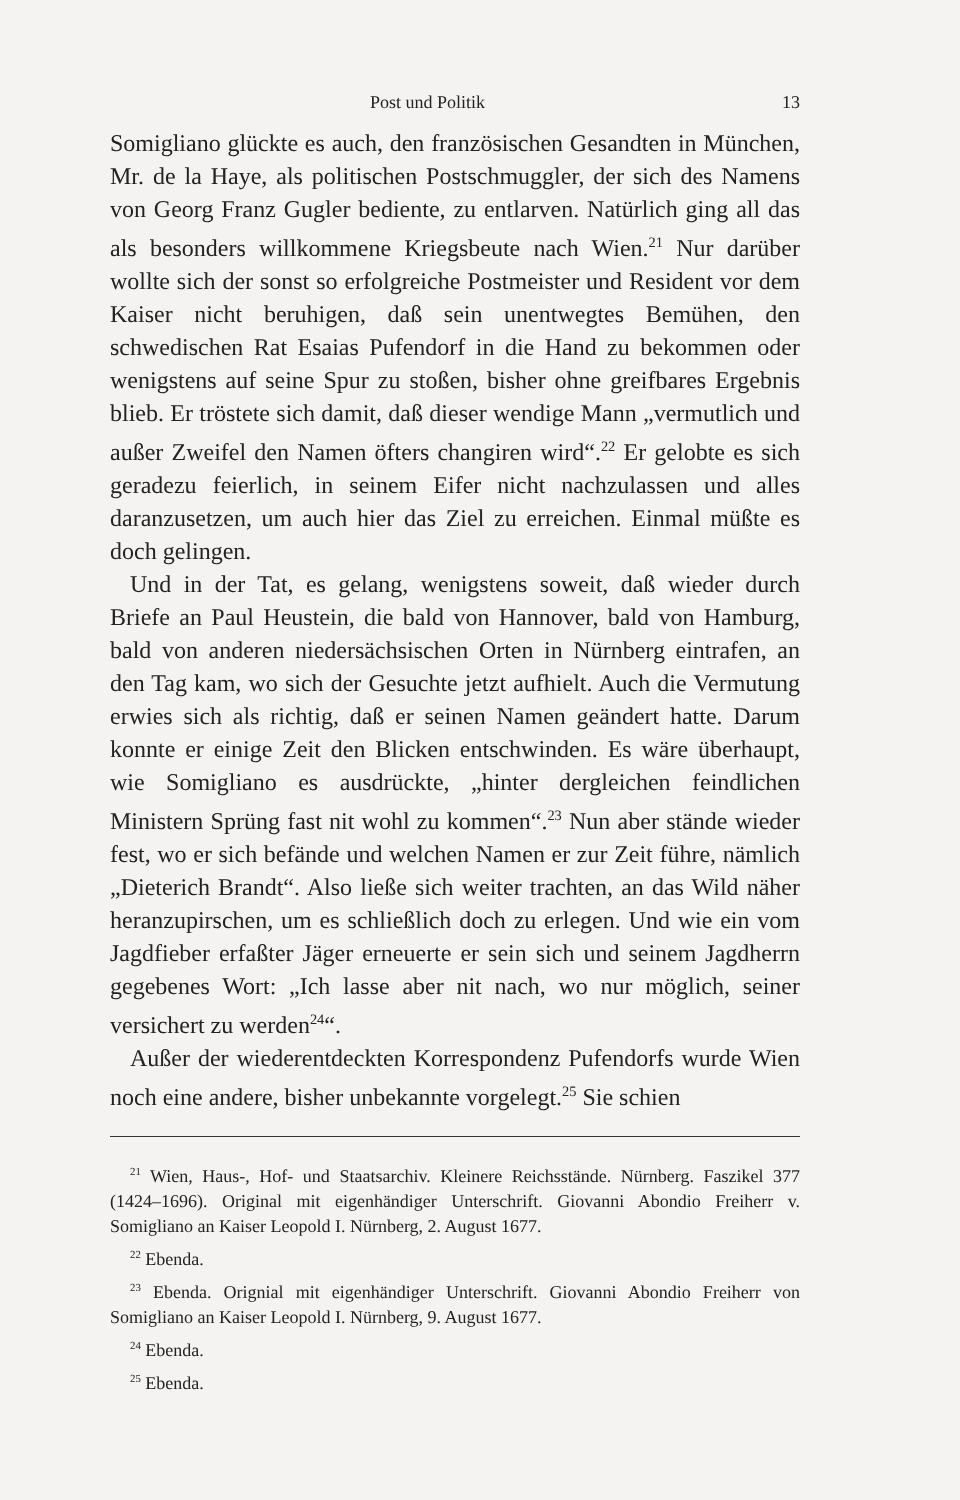Post und Politik 13
Somigliano glückte es auch, den französischen Gesandten in München, Mr. de la Haye, als politischen Postschmuggler, der sich des Namens von Georg Franz Gugler bediente, zu entlarven. Natürlich ging all das als besonders willkommene Kriegsbeute nach Wien.<sup>21</sup> Nur darüber wollte sich der sonst so erfolgreiche Postmeister und Resident vor dem Kaiser nicht beruhigen, daß sein unentwegtes Bemühen, den schwedischen Rat Esaias Pufendorf in die Hand zu bekommen oder wenigstens auf seine Spur zu stoßen, bisher ohne greifbares Ergebnis blieb. Er tröstete sich damit, daß dieser wendige Mann „vermutlich und außer Zweifel den Namen öfters changiren wird“.<sup>22</sup> Er gelobte es sich geradezu feierlich, in seinem Eifer nicht nachzulassen und alles daranzusetzen, um auch hier das Ziel zu erreichen. Einmal müßte es doch gelingen.
Und in der Tat, es gelang, wenigstens soweit, daß wieder durch Briefe an Paul Heustein, die bald von Hannover, bald von Hamburg, bald von anderen niedersächsischen Orten in Nürnberg eintrafen, an den Tag kam, wo sich der Gesuchte jetzt aufhielt. Auch die Vermutung erwies sich als richtig, daß er seinen Namen geändert hatte. Darum konnte er einige Zeit den Blicken entschwinden. Es wäre überhaupt, wie Somigliano es ausdrückte, „hinter dergleichen feindlichen Ministern Sprüng fast nit wohl zu kommen“.<sup>23</sup> Nun aber stände wieder fest, wo er sich befände und welchen Namen er zur Zeit führe, nämlich „Dieterich Brandt“. Also ließe sich weiter trachten, an das Wild näher heranzupirschen, um es schließlich doch zu erlegen. Und wie ein vom Jagdfieber erfaßter Jäger erneuerte er sein sich und seinem Jagdherrn gegebenes Wort: „Ich lasse aber nit nach, wo nur möglich, seiner versichert zu werden<sup>24</sup>“.
Außer der wiederentdeckten Korrespondenz Pufendorfs wurde Wien noch eine andere, bisher unbekannte vorgelegt.<sup>25</sup> Sie schien
<sup>21</sup> Wien, Haus-, Hof- und Staatsarchiv. Kleinere Reichsstände. Nürnberg. Faszikel 377 (1424–1696). Original mit eigenhändiger Unterschrift. Giovanni Abondio Freiherr v. Somigliano an Kaiser Leopold I. Nürnberg, 2. August 1677.
<sup>22</sup> Ebenda.
<sup>23</sup> Ebenda. Orignial mit eigenhändiger Unterschrift. Giovanni Abondio Freiherr von Somigliano an Kaiser Leopold I. Nürnberg, 9. August 1677.
<sup>24</sup> Ebenda.
<sup>25</sup> Ebenda.